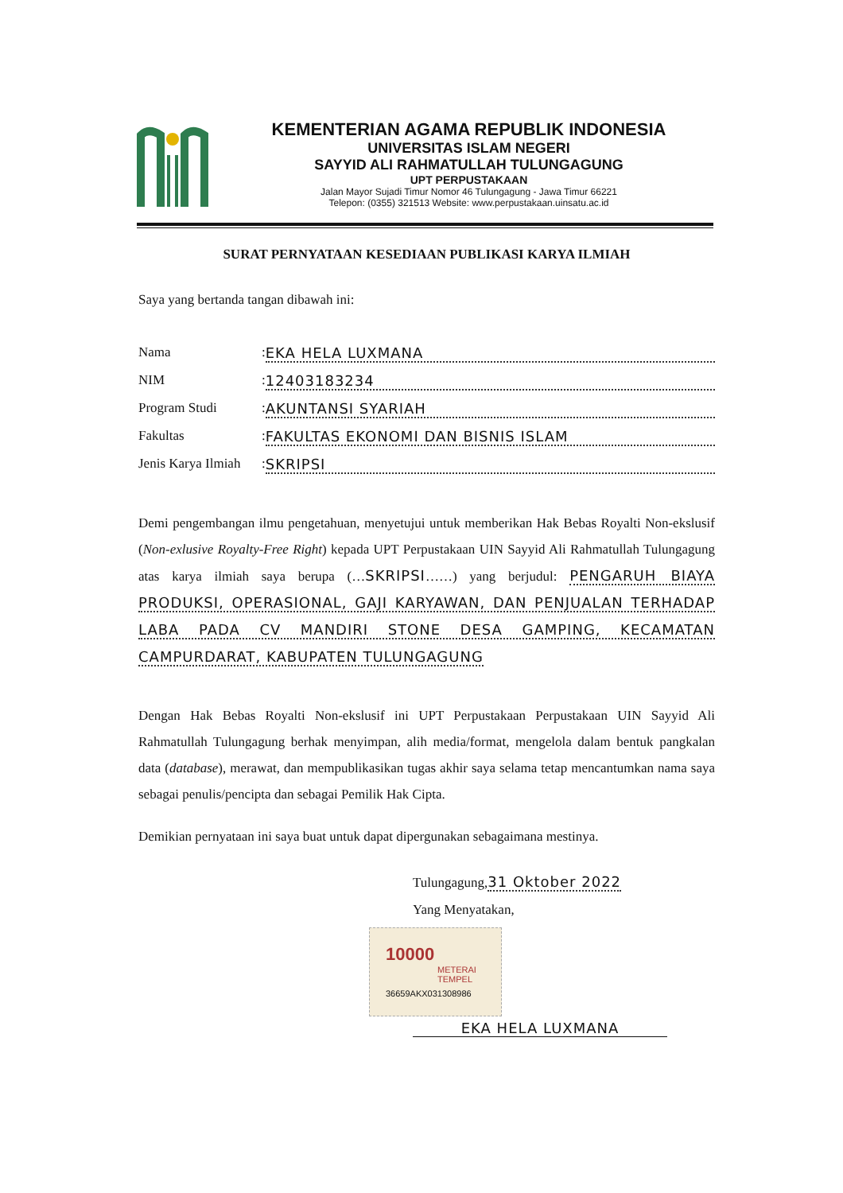KEMENTERIAN AGAMA REPUBLIK INDONESIA
UNIVERSITAS ISLAM NEGERI
SAYYID ALI RAHMATULLAH TULUNGAGUNG
UPT PERPUSTAKAAN
Jalan Mayor Sujadi Timur Nomor 46 Tulungagung - Jawa Timur 66221
Telepon: (0355) 321513 Website: www.perpustakaan.uinsatu.ac.id
SURAT PERNYATAAN KESEDIAAN PUBLIKASI KARYA ILMIAH
Saya yang bertanda tangan dibawah ini:
Nama: EKA HELA LUXMANA
NIM: 12403183234
Program Studi: AKUNTANSI SYARIAH
Fakultas: FAKULTAS EKONOMI DAN BISNIS ISLAM
Jenis Karya Ilmiah: SKRIPSI
Demi pengembangan ilmu pengetahuan, menyetujui untuk memberikan Hak Bebas Royalti Non-ekslusif (Non-exlusive Royalty-Free Right) kepada UPT Perpustakaan UIN Sayyid Ali Rahmatullah Tulungagung atas karya ilmiah saya berupa (…SKRIPSI……) yang berjudul: PENGARUH BIAYA PRODUKSI, OPERASIONAL, GAJI KARYAWAN, DAN PENJUALAN TERHADAP LABA PADA CV MANDIRI STONE DESA GAMPING, KECAMATAN CAMPURDARAT, KABUPATEN TULUNGAGUNG
Dengan Hak Bebas Royalti Non-ekslusif ini UPT Perpustakaan Perpustakaan UIN Sayyid Ali Rahmatullah Tulungagung berhak menyimpan, alih media/format, mengelola dalam bentuk pangkalan data (database), merawat, dan mempublikasikan tugas akhir saya selama tetap mencantumkan nama saya sebagai penulis/pencipta dan sebagai Pemilik Hak Cipta.
Demikian pernyataan ini saya buat untuk dapat dipergunakan sebagaimana mestinya.
Tulungagung,31 Oktober 2022
Yang Menyatakan,
10000
METERAI TEMPEL
36659AKX031308986
EKA HELA LUXMANA